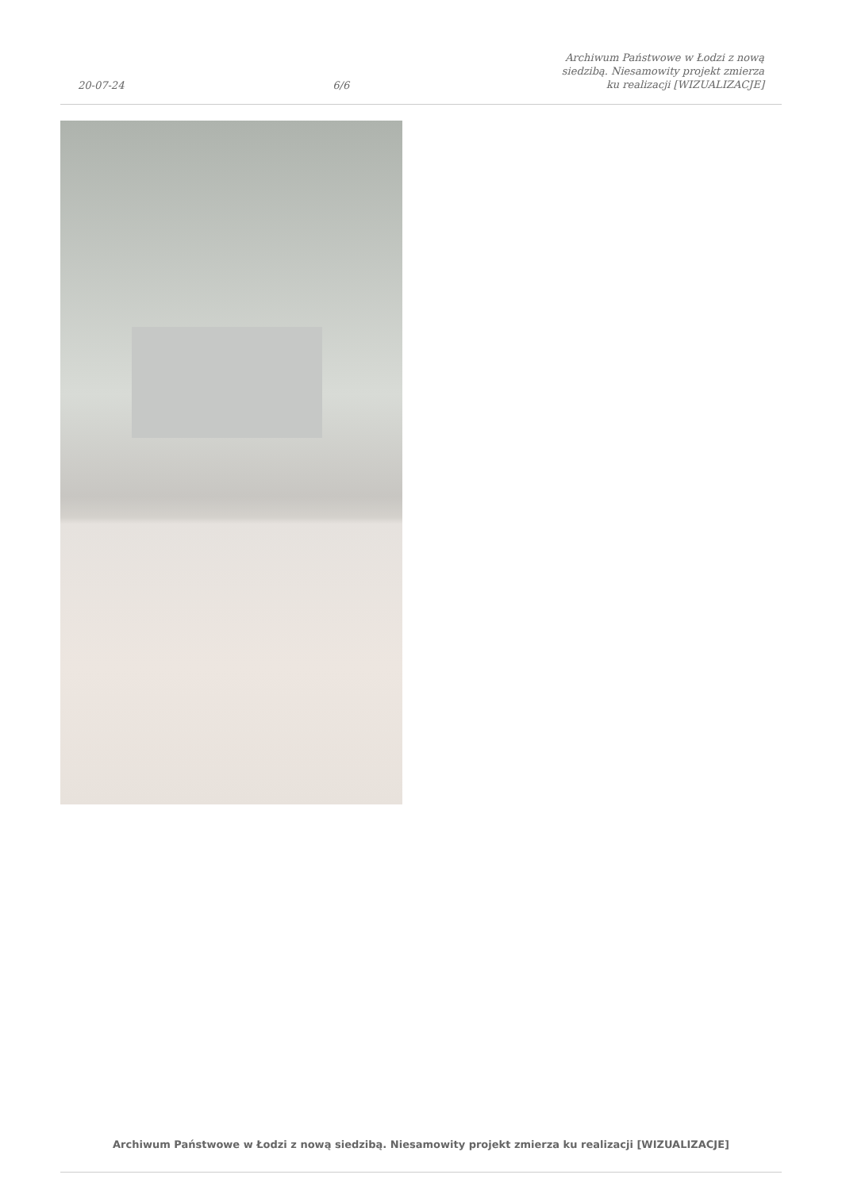20-07-24 6/6 Archiwum Państwowe w Łodzi z nową siedzibą. Niesamowity projekt zmierza ku realizacji [WIZUALIZACJE]
Archiwum Państwowe w Łodzi z nową siedzibą. Niesamowity projekt zmierza ku realizacji [WIZUALIZACJE]